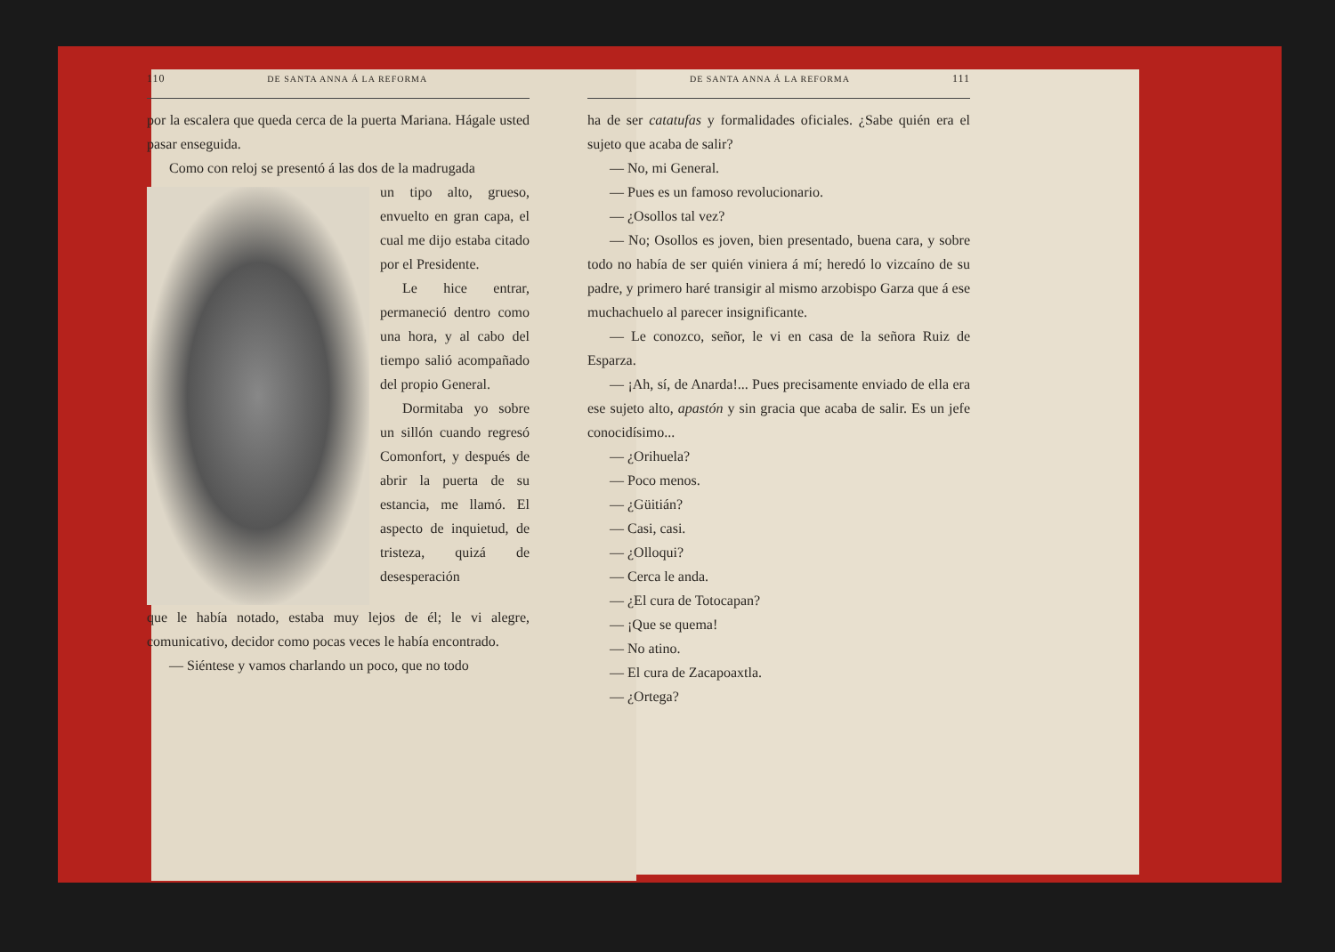110 DE SANTA ANNA Á LA REFORMA
por la escalera que queda cerca de la puerta Mariana. Hágale usted pasar enseguida.
Como con reloj se presentó á las dos de la madrugada
un tipo alto, grueso, envuelto en gran capa, el cual me dijo estaba citado por el Presidente.
Le hice entrar, permaneció dentro como una hora, y al cabo del tiempo salió acompañado del propio General.
Dormitaba yo sobre un sillón cuando regresó Comonfort, y después de abrir la puerta de su estancia, me llamó. El aspecto de inquietud, de tristeza, quizá de desesperación
que le había notado, estaba muy lejos de él; le vi alegre, comunicativo, decidor como pocas veces le había encontrado.
— Siéntese y vamos charlando un poco, que no todo
DE SANTA ANNA Á LA REFORMA 111
ha de ser catatufas y formalidades oficiales. ¿Sabe quién era el sujeto que acaba de salir?
— No, mi General.
— Pues es un famoso revolucionario.
— ¿Osollos tal vez?
— No; Osollos es joven, bien presentado, buena cara, y sobre todo no había de ser quién viniera á mí; heredó lo vizcaíno de su padre, y primero haré transigir al mismo arzobispo Garza que á ese muchachuelo al parecer insignificante.
— Le conozco, señor, le vi en casa de la señora Ruiz de Esparza.
— ¡Ah, sí, de Anarda!... Pues precisamente enviado de ella era ese sujeto alto, apastón y sin gracia que acaba de salir. Es un jefe conocidísimo...
— ¿Orihuela?
— Poco menos.
— ¿Güitián?
— Casi, casi.
— ¿Olloqui?
— Cerca le anda.
— ¿El cura de Totocapan?
— ¡Que se quema!
— No atino.
— El cura de Zacapoaxtla.
— ¿Ortega?